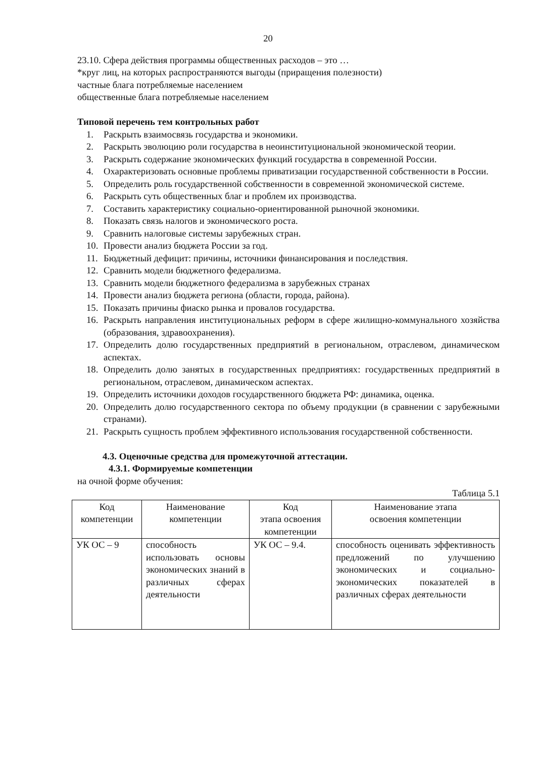20
23.10. Сфера действия программы общественных расходов – это …
*круг лиц, на которых распространяются выгоды (приращения полезности)
частные блага потребляемые населением
общественные блага потребляемые населением
Типовой перечень тем контрольных работ
1. Раскрыть взаимосвязь государства и экономики.
2. Раскрыть эволюцию роли государства в неоинституциональной экономической теории.
3. Раскрыть содержание экономических функций государства в современной России.
4. Охарактеризовать основные проблемы приватизации государственной собственности в России.
5. Определить роль государственной собственности в современной экономической системе.
6. Раскрыть суть общественных благ и проблем их производства.
7. Составить характеристику социально-ориентированной рыночной экономики.
8. Показать связь налогов и экономического роста.
9. Сравнить налоговые системы зарубежных стран.
10. Провести анализ бюджета России за год.
11. Бюджетный дефицит: причины, источники финансирования и последствия.
12. Сравнить модели бюджетного федерализма.
13. Сравнить модели бюджетного федерализма в зарубежных странах
14. Провести анализ бюджета региона (области, города, района).
15. Показать причины фиаско рынка и провалов государства.
16. Раскрыть направления институциональных реформ в сфере жилищно-коммунального хозяйства (образования, здравоохранения).
17. Определить долю государственных предприятий в региональном, отраслевом, динамическом аспектах.
18. Определить долю занятых в государственных предприятиях: государственных предприятий в региональном, отраслевом, динамическом аспектах.
19. Определить источники доходов государственного бюджета РФ: динамика, оценка.
20. Определить долю государственного сектора по объему продукции (в сравнении с зарубежными странами).
21. Раскрыть сущность проблем эффективного использования государственной собственности.
4.3. Оценочные средства для промежуточной аттестации.
4.3.1. Формируемые компетенции
на очной форме обучения:
Таблица 5.1
| Код компетенции | Наименование компетенции | Код этапа освоения компетенции | Наименование этапа освоения компетенции |
| --- | --- | --- | --- |
| УК ОС – 9 | способность использовать основы экономических знаний в различных сферах деятельности | УК ОС – 9.4. | способность оценивать эффективность предложений по улучшению экономических и социально-экономических показателей в различных сферах деятельности |